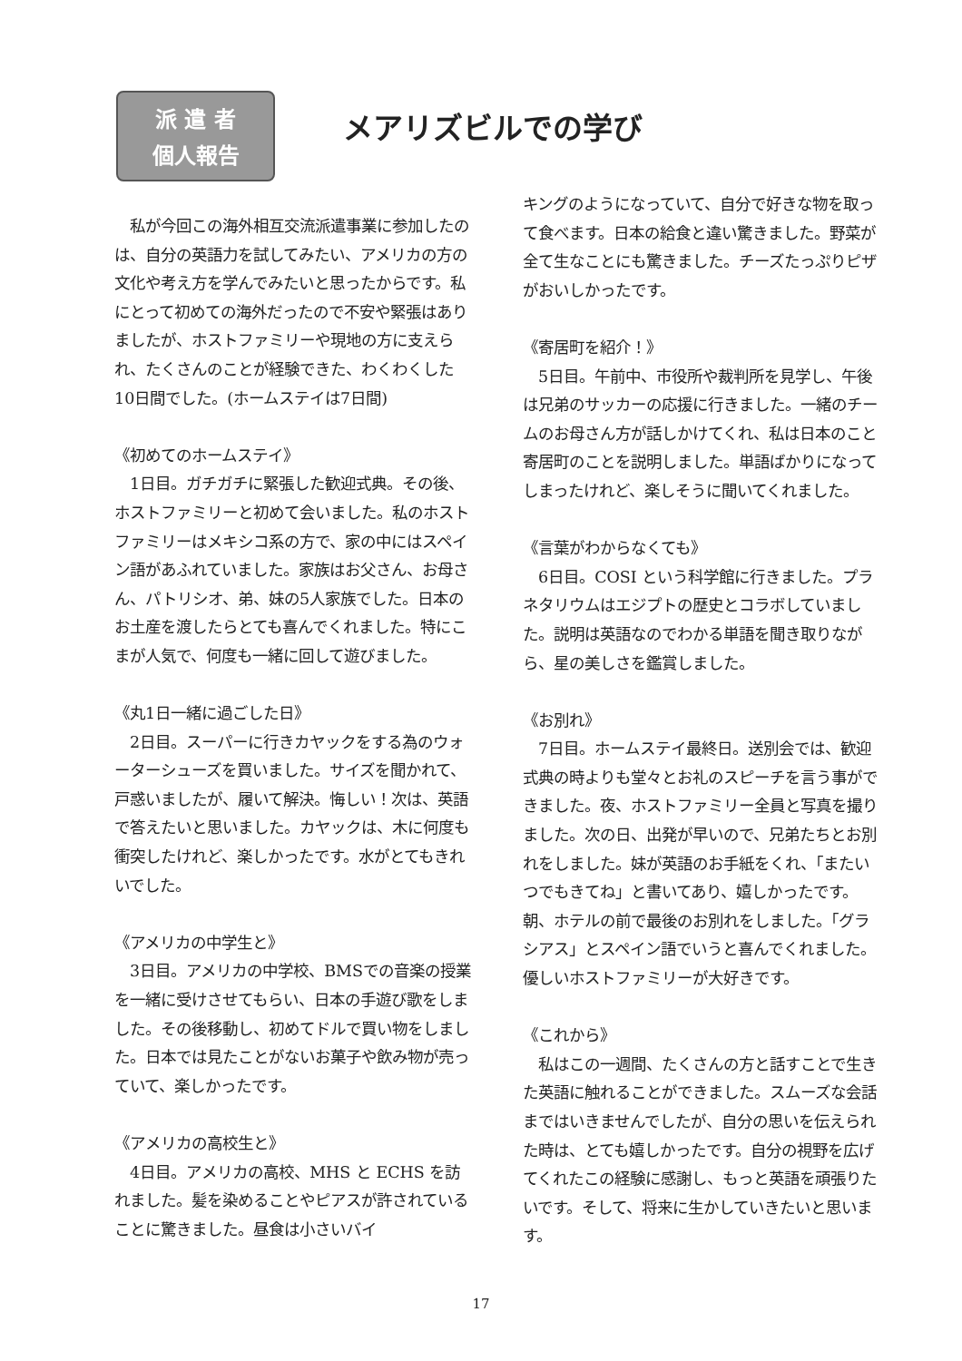派 遣 者
個人報告
メアリズビルでの学び
　私が今回この海外相互交流派遣事業に参加したのは、自分の英語力を試してみたい、アメリカの方の文化や考え方を学んでみたいと思ったからです。私にとって初めての海外だったので不安や緊張はありましたが、ホストファミリーや現地の方に支えられ、たくさんのことが経験できた、わくわくした10日間でした。(ホームステイは7日間)
《初めてのホームステイ》
　1日目。ガチガチに緊張した歓迎式典。その後、ホストファミリーと初めて会いました。私のホストファミリーはメキシコ系の方で、家の中にはスペイン語があふれていました。家族はお父さん、お母さん、パトリシオ、弟、妹の5人家族でした。日本のお土産を渡したらとても喜んでくれました。特にこまが人気で、何度も一緒に回して遊びました。
《丸1日一緒に過ごした日》
　2日目。スーパーに行きカヤックをする為のウォーターシューズを買いました。サイズを聞かれて、戸惑いましたが、履いて解決。悔しい！次は、英語で答えたいと思いました。カヤックは、木に何度も衝突したけれど、楽しかったです。水がとてもきれいでした。
《アメリカの中学生と》
　3日目。アメリカの中学校、BMSでの音楽の授業を一緒に受けさせてもらい、日本の手遊び歌をしました。その後移動し、初めてドルで買い物をしました。日本では見たことがないお菓子や飲み物が売っていて、楽しかったです。
《アメリカの高校生と》
　4日目。アメリカの高校、MHS と ECHS を訪れました。髪を染めることやピアスが許されていることに驚きました。昼食は小さいバイ
キングのようになっていて、自分で好きな物を取って食べます。日本の給食と違い驚きました。野菜が全て生なことにも驚きました。チーズたっぷりピザがおいしかったです。
《寄居町を紹介！》
　5日目。午前中、市役所や裁判所を見学し、午後は兄弟のサッカーの応援に行きました。一緒のチームのお母さん方が話しかけてくれ、私は日本のこと寄居町のことを説明しました。単語ばかりになってしまったけれど、楽しそうに聞いてくれました。
《言葉がわからなくても》
　6日目。COSI という科学館に行きました。プラネタリウムはエジプトの歴史とコラボしていました。説明は英語なのでわかる単語を聞き取りながら、星の美しさを鑑賞しました。
《お別れ》
　7日目。ホームステイ最終日。送別会では、歓迎式典の時よりも堂々とお礼のスピーチを言う事ができました。夜、ホストファミリー全員と写真を撮りました。次の日、出発が早いので、兄弟たちとお別れをしました。妹が英語のお手紙をくれ、「またいつでもきてね」と書いてあり、嬉しかったです。朝、ホテルの前で最後のお別れをしました。「グラシアス」とスペイン語でいうと喜んでくれました。優しいホストファミリーが大好きです。
《これから》
　私はこの一週間、たくさんの方と話すことで生きた英語に触れることができました。スムーズな会話まではいきませんでしたが、自分の思いを伝えられた時は、とても嬉しかったです。自分の視野を広げてくれたこの経験に感謝し、もっと英語を頑張りたいです。そして、将来に生かしていきたいと思います。
17